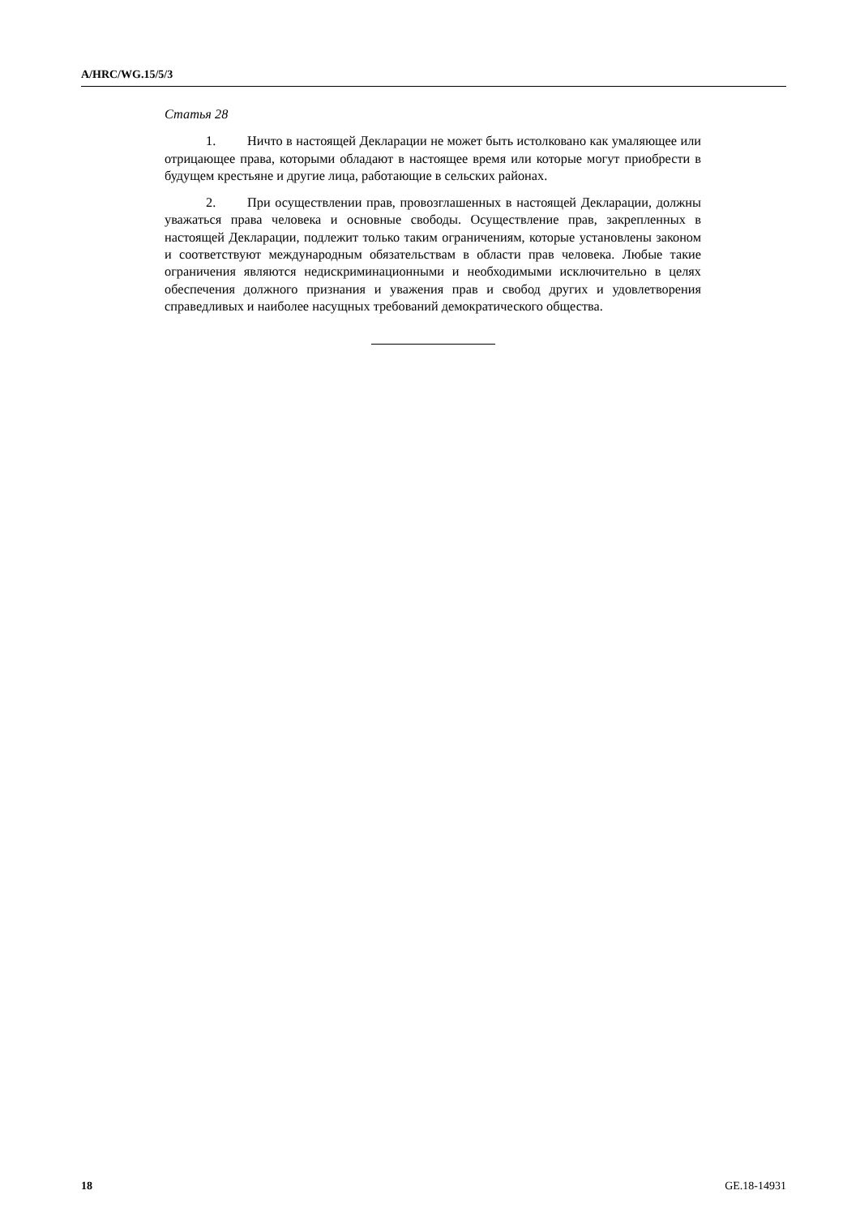A/HRC/WG.15/5/3
Статья 28
1. Ничто в настоящей Декларации не может быть истолковано как умаляющее или отрицающее права, которыми обладают в настоящее время или которые могут приобрести в будущем крестьяне и другие лица, работающие в сельских районах.
2. При осуществлении прав, провозглашенных в настоящей Декларации, должны уважаться права человека и основные свободы. Осуществление прав, закрепленных в настоящей Декларации, подлежит только таким ограничениям, которые установлены законом и соответствуют международным обязательствам в области прав человека. Любые такие ограничения являются недискриминационными и необходимыми исключительно в целях обеспечения должного признания и уважения прав и свобод других и удовлетворения справедливых и наиболее насущных требований демократического общества.
18 GE.18-14931